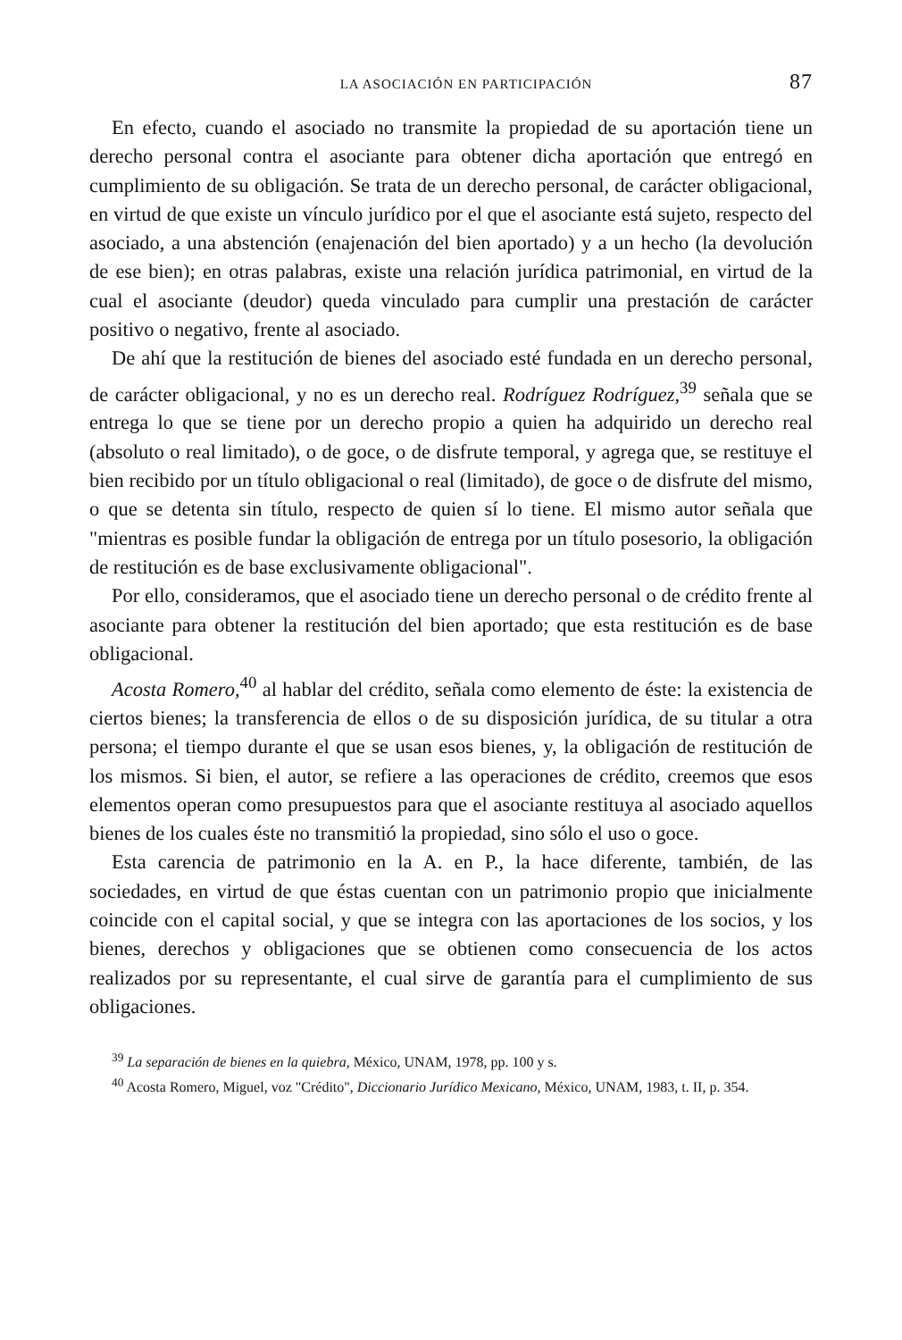LA ASOCIACIÓN EN PARTICIPACIÓN 87
En efecto, cuando el asociado no transmite la propiedad de su aportación tiene un derecho personal contra el asociante para obtener dicha aportación que entregó en cumplimiento de su obligación. Se trata de un derecho personal, de carácter obligacional, en virtud de que existe un vínculo jurídico por el que el asociante está sujeto, respecto del asociado, a una abstención (enajenación del bien aportado) y a un hecho (la devolución de ese bien); en otras palabras, existe una relación jurídica patrimonial, en virtud de la cual el asociante (deudor) queda vinculado para cumplir una prestación de carácter positivo o negativo, frente al asociado.
De ahí que la restitución de bienes del asociado esté fundada en un derecho personal, de carácter obligacional, y no es un derecho real. Rodríguez Rodríguez,<sup>39</sup> señala que se entrega lo que se tiene por un derecho propio a quien ha adquirido un derecho real (absoluto o real limitado), o de goce, o de disfrute temporal, y agrega que, se restituye el bien recibido por un título obligacional o real (limitado), de goce o de disfrute del mismo, o que se detenta sin título, respecto de quien sí lo tiene. El mismo autor señala que "mientras es posible fundar la obligación de entrega por un título posesorio, la obligación de restitución es de base exclusivamente obligacional".
Por ello, consideramos, que el asociado tiene un derecho personal o de crédito frente al asociante para obtener la restitución del bien aportado; que esta restitución es de base obligacional.
Acosta Romero,<sup>40</sup> al hablar del crédito, señala como elemento de éste: la existencia de ciertos bienes; la transferencia de ellos o de su disposición jurídica, de su titular a otra persona; el tiempo durante el que se usan esos bienes, y, la obligación de restitución de los mismos. Si bien, el autor, se refiere a las operaciones de crédito, creemos que esos elementos operan como presupuestos para que el asociante restituya al asociado aquellos bienes de los cuales éste no transmitió la propiedad, sino sólo el uso o goce.
Esta carencia de patrimonio en la A. en P., la hace diferente, también, de las sociedades, en virtud de que éstas cuentan con un patrimonio propio que inicialmente coincide con el capital social, y que se integra con las aportaciones de los socios, y los bienes, derechos y obligaciones que se obtienen como consecuencia de los actos realizados por su representante, el cual sirve de garantía para el cumplimiento de sus obligaciones.
<sup>39</sup> La separación de bienes en la quiebra, México, UNAM, 1978, pp. 100 y s.
<sup>40</sup> Acosta Romero, Miguel, voz "Crédito", Diccionario Jurídico Mexicano, México, UNAM, 1983, t. II, p. 354.